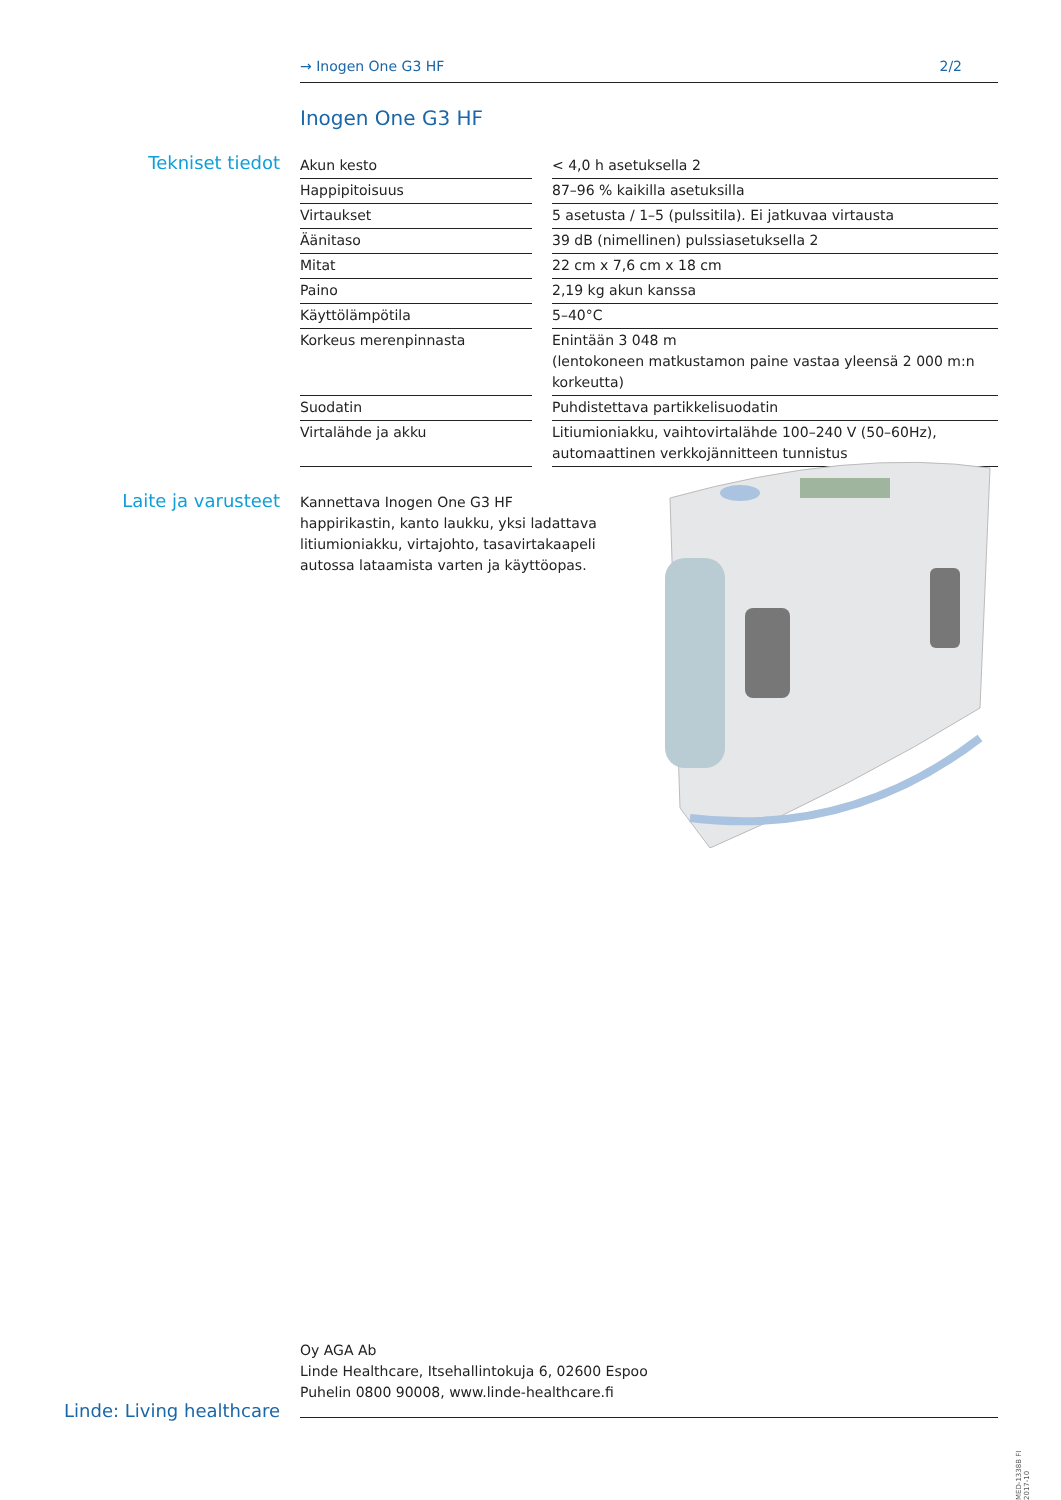→ Inogen One G3 HF 2/2
Inogen One G3 HF
Tekniset tiedot
| Akun kesto | | < 4,0 h asetuksella 2 |
| Happipitoisuus | | 87–96 % kaikilla asetuksilla |
| Virtaukset | | 5 asetusta / 1–5 (pulssitila). Ei jatkuvaa virtausta |
| Äänitaso | | 39 dB (nimellinen) pulssiasetuksella 2 |
| Mitat | | 22 cm x 7,6 cm x 18 cm |
| Paino | | 2,19 kg akun kanssa |
| Käyttölämpötila | | 5–40°C |
| Korkeus merenpinnasta | | Enintään 3 048 m (lentokoneen matkustamon paine vastaa yleensä 2 000 m:n korkeutta) |
| Suodatin | | Puhdistettava partikkelisuodatin |
| Virtalähde ja akku | | Litiumioniakku, vaihtovirtalähde 100–240 V (50–60Hz), automaattinen verkkojännitteen tunnistus |
Laite ja varusteet
Kannettava Inogen One G3 HF happirikastin, kanto laukku, yksi ladattava litiumioniakku, virtajohto, tasavirtakaapeli autossa lataamista varten ja käyttöopas.
Oy AGA Ab
Linde Healthcare, Itsehallintokuja 6, 02600 Espoo
Puhelin 0800 90008, www.linde-healthcare.fi
Linde: Living healthcare
MED-1338B FI 2017-10